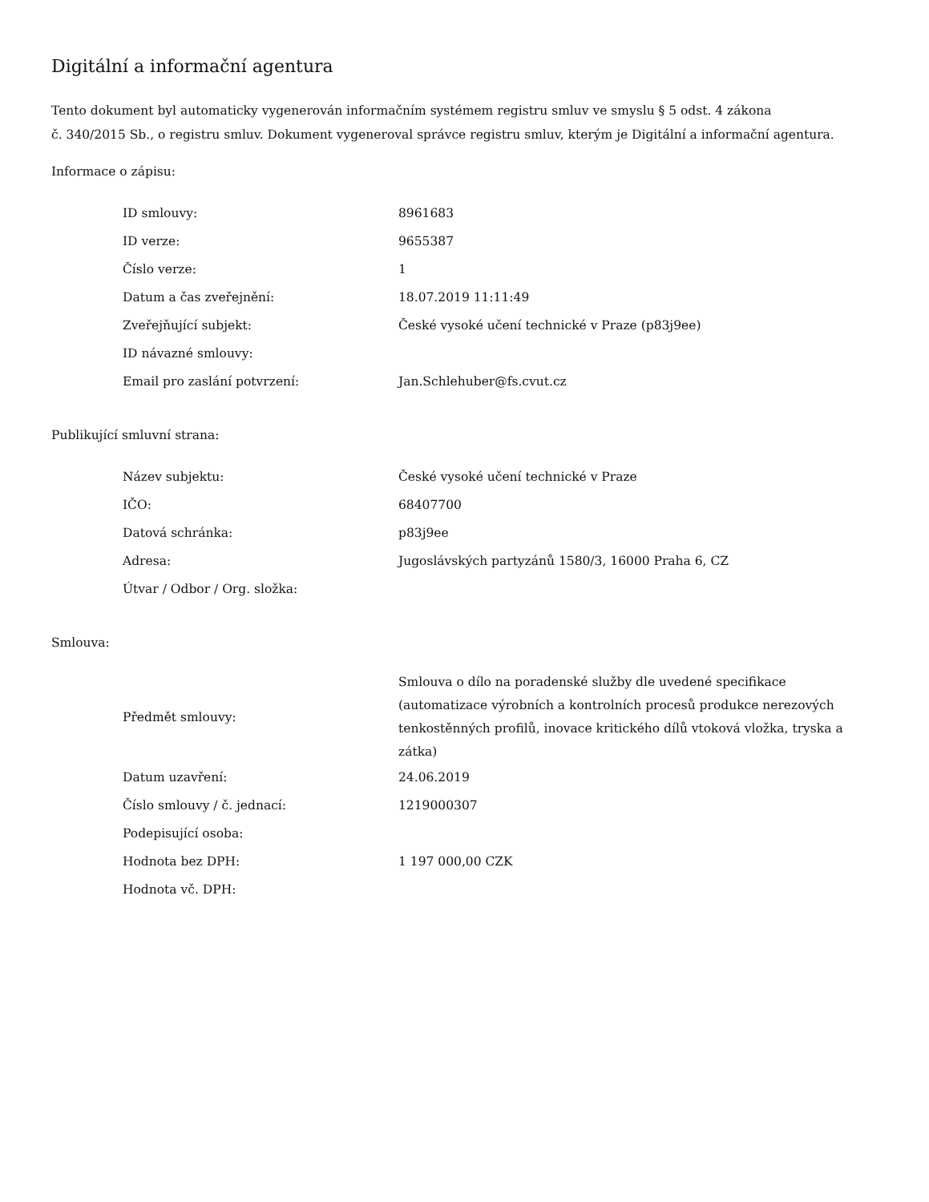Digitální a informační agentura
Tento dokument byl automaticky vygenerován informačním systémem registru smluv ve smyslu § 5 odst. 4 zákona
č. 340/2015 Sb., o registru smluv. Dokument vygeneroval správce registru smluv, kterým je Digitální a informační agentura.
Informace o zápisu:
| ID smlouvy: | 8961683 |
| ID verze: | 9655387 |
| Číslo verze: | 1 |
| Datum a čas zveřejnění: | 18.07.2019 11:11:49 |
| Zveřejňující subjekt: | České vysoké učení technické v Praze (p83j9ee) |
| ID návazné smlouvy: | |
| Email pro zaslání potvrzení: | Jan.Schlehuber@fs.cvut.cz |
Publikující smluvní strana:
| Název subjektu: | České vysoké učení technické v Praze |
| IČO: | 68407700 |
| Datová schránka: | p83j9ee |
| Adresa: | Jugoslávských partyzánů 1580/3, 16000 Praha 6, CZ |
| Útvar / Odbor / Org. složka: | |
Smlouva:
| Předmět smlouvy: | Smlouva o dílo na poradenské služby dle uvedené specifikace (automatizace výrobních a kontrolních procesů produkce nerezových tenkostěnných profilů, inovace kritického dílů vtoková vložka, tryska a zátka) |
| Datum uzavření: | 24.06.2019 |
| Číslo smlouvy / č. jednací: | 1219000307 |
| Podepisující osoba: | |
| Hodnota bez DPH: | 1 197 000,00 CZK |
| Hodnota vč. DPH: | |